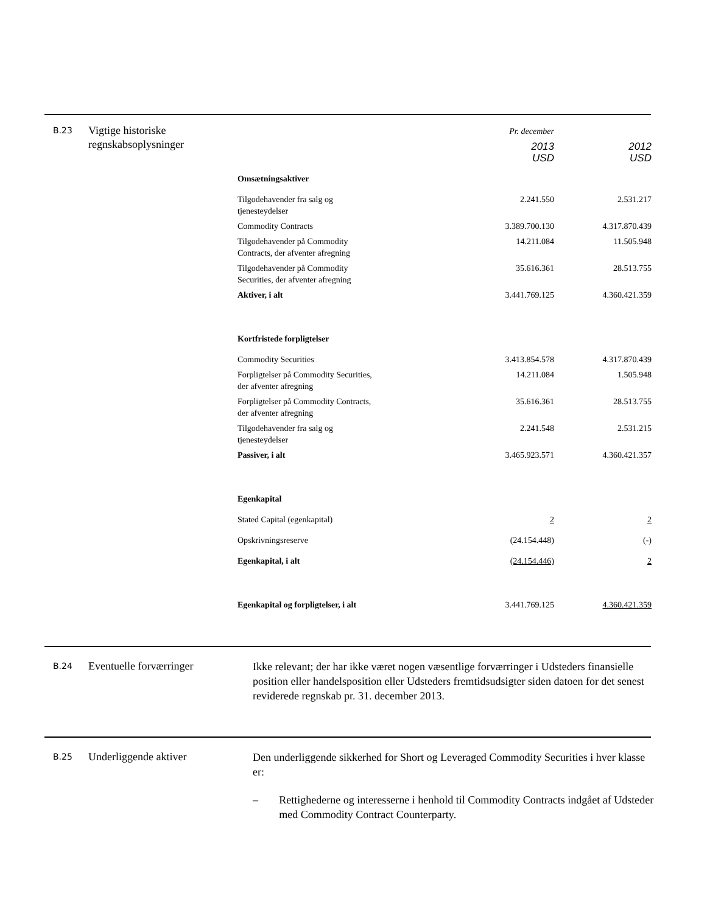B.23
Vigtige historiske regnskabsoplysninger
| | Pr. december | |
| | 2013 USD | 2012 USD |
| Omsætningsaktiver | | |
| Tilgodehavender fra salg og tjenesteydelser | 2.241.550 | 2.531.217 |
| Commodity Contracts | 3.389.700.130 | 4.317.870.439 |
| Tilgodehavender på Commodity Contracts, der afventer afregning | 14.211.084 | 11.505.948 |
| Tilgodehavender på Commodity Securities, der afventer afregning | 35.616.361 | 28.513.755 |
| Aktiver, i alt | 3.441.769.125 | 4.360.421.359 |
| Kortfristede forpligtelser | | |
| Commodity Securities | 3.413.854.578 | 4.317.870.439 |
| Forpligtelser på Commodity Securities, der afventer afregning | 14.211.084 | 1.505.948 |
| Forpligtelser på Commodity Contracts, der afventer afregning | 35.616.361 | 28.513.755 |
| Tilgodehavender fra salg og tjenesteydelser | 2.241.548 | 2.531.215 |
| Passiver, i alt | 3.465.923.571 | 4.360.421.357 |
| Egenkapital | | |
| Stated Capital (egenkapital) | 2 | 2 |
| Opskrivningsreserve | (24.154.448) | (-) |
| Egenkapital, i alt | (24.154.446) | 2 |
| Egenkapital og forpligtelser, i alt | 3.441.769.125 | 4.360.421.359 |
B.24
Eventuelle forværringer
Ikke relevant; der har ikke været nogen væsentlige forværringer i Udsteders finansielle position eller handelsposition eller Udsteders fremtidsudsigter siden datoen for det senest reviderede regnskab pr. 31. december 2013.
B.25
Underliggende aktiver
Den underliggende sikkerhed for Short og Leveraged Commodity Securities i hver klasse er:
– Rettighederne og interesserne i henhold til Commodity Contracts indgået af Udsteder med Commodity Contract Counterparty.